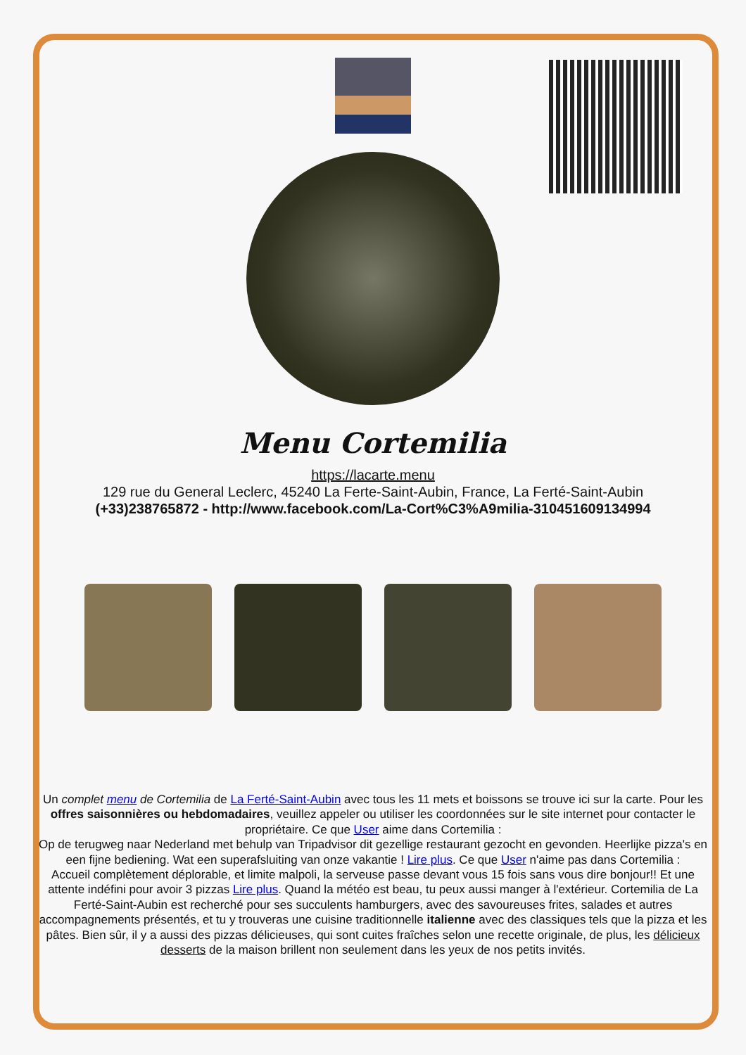Menu Cortemilia
https://lacarte.menu
129 rue du General Leclerc, 45240 La Ferte-Saint-Aubin, France, La Ferté-Saint-Aubin
(+33)238765872 - http://www.facebook.com/La-Cort%C3%A9milia-310451609134994
Un complet menu de Cortemilia de La Ferté-Saint-Aubin avec tous les 11 mets et boissons se trouve ici sur la carte. Pour les offres saisonnières ou hebdomadaires, veuillez appeler ou utiliser les coordonnées sur le site internet pour contacter le propriétaire. Ce que User aime dans Cortemilia :
Op de terugweg naar Nederland met behulp van Tripadvisor dit gezellige restaurant gezocht en gevonden. Heerlijke pizza's en een fijne bediening. Wat een superafsluiting van onze vakantie ! Lire plus. Ce que User n'aime pas dans Cortemilia :
Accueil complètement déplorable, et limite malpoli, la serveuse passe devant vous 15 fois sans vous dire bonjour!! Et une attente indéfini pour avoir 3 pizzas Lire plus. Quand la météo est beau, tu peux aussi manger à l'extérieur. Cortemilia de La Ferté-Saint-Aubin est recherché pour ses succulents hamburgers, avec des savoureuses frites, salades et autres accompagnements présentés, et tu y trouveras une cuisine traditionnelle italienne avec des classiques tels que la pizza et les pâtes. Bien sûr, il y a aussi des pizzas délicieuses, qui sont cuites fraîches selon une recette originale, de plus, les délicieux desserts de la maison brillent non seulement dans les yeux de nos petits invités.